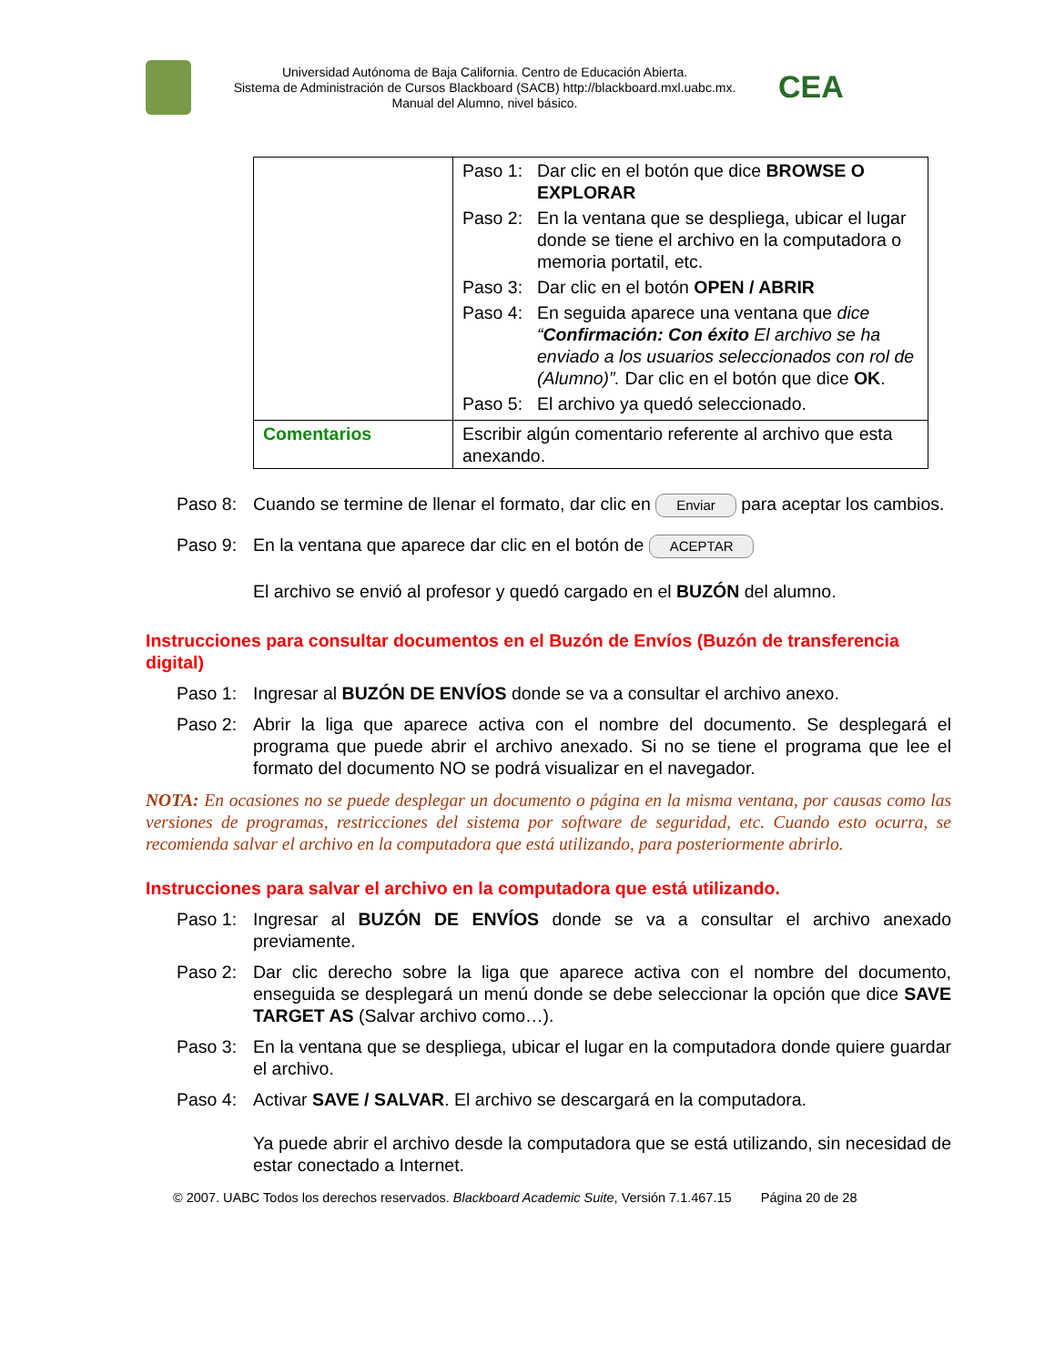Universidad Autónoma de Baja California. Centro de Educación Abierta.
Sistema de Administración de Cursos Blackboard (SACB) http://blackboard.mxl.uabc.mx.
Manual del Alumno, nivel básico.
CEA
| | Paso 1: Dar clic en el botón que dice BROWSE O EXPLORAR Paso 2: En la ventana que se despliega, ubicar el lugar donde se tiene el archivo en la computadora o memoria portatil, etc. Paso 3: Dar clic en el botón OPEN / ABRIR Paso 4: En seguida aparece una ventana que dice “ Confirmación: Con éxito El archivo se ha enviado a los usuarios seleccionados con rol de (Alumno)”. Dar clic en el botón que dice OK . Paso 5: El archivo ya quedó seleccionado. |
| Comentarios | Escribir algún comentario referente al archivo que esta anexando. |
Paso 8: Cuando se termine de llenar el formato, dar clic en Enviar para aceptar los cambios.
Paso 9: En la ventana que aparece dar clic en el botón de ACEPTAR
El archivo se envió al profesor y quedó cargado en el BUZÓN del alumno.
Instrucciones para consultar documentos en el Buzón de Envíos (Buzón de transferencia digital)
Paso 1: Ingresar al BUZÓN DE ENVÍOS donde se va a consultar el archivo anexo.
Paso 2: Abrir la liga que aparece activa con el nombre del documento. Se desplegará el programa que puede abrir el archivo anexado. Si no se tiene el programa que lee el formato del documento NO se podrá visualizar en el navegador.
NOTA: En ocasiones no se puede desplegar un documento o página en la misma ventana, por causas como las versiones de programas, restricciones del sistema por software de seguridad, etc. Cuando esto ocurra, se recomienda salvar el archivo en la computadora que está utilizando, para posteriormente abrirlo.
Instrucciones para salvar el archivo en la computadora que está utilizando.
Paso 1: Ingresar al BUZÓN DE ENVÍOS donde se va a consultar el archivo anexado previamente.
Paso 2: Dar clic derecho sobre la liga que aparece activa con el nombre del documento, enseguida se desplegará un menú donde se debe seleccionar la opción que dice SAVE TARGET AS (Salvar archivo como…).
Paso 3: En la ventana que se despliega, ubicar el lugar en la computadora donde quiere guardar el archivo.
Paso 4: Activar SAVE / SALVAR. El archivo se descargará en la computadora.
Ya puede abrir el archivo desde la computadora que se está utilizando, sin necesidad de estar conectado a Internet.
© 2007. UABC Todos los derechos reservados. Blackboard Academic Suite, Versión 7.1.467.15 Página 20 de 28